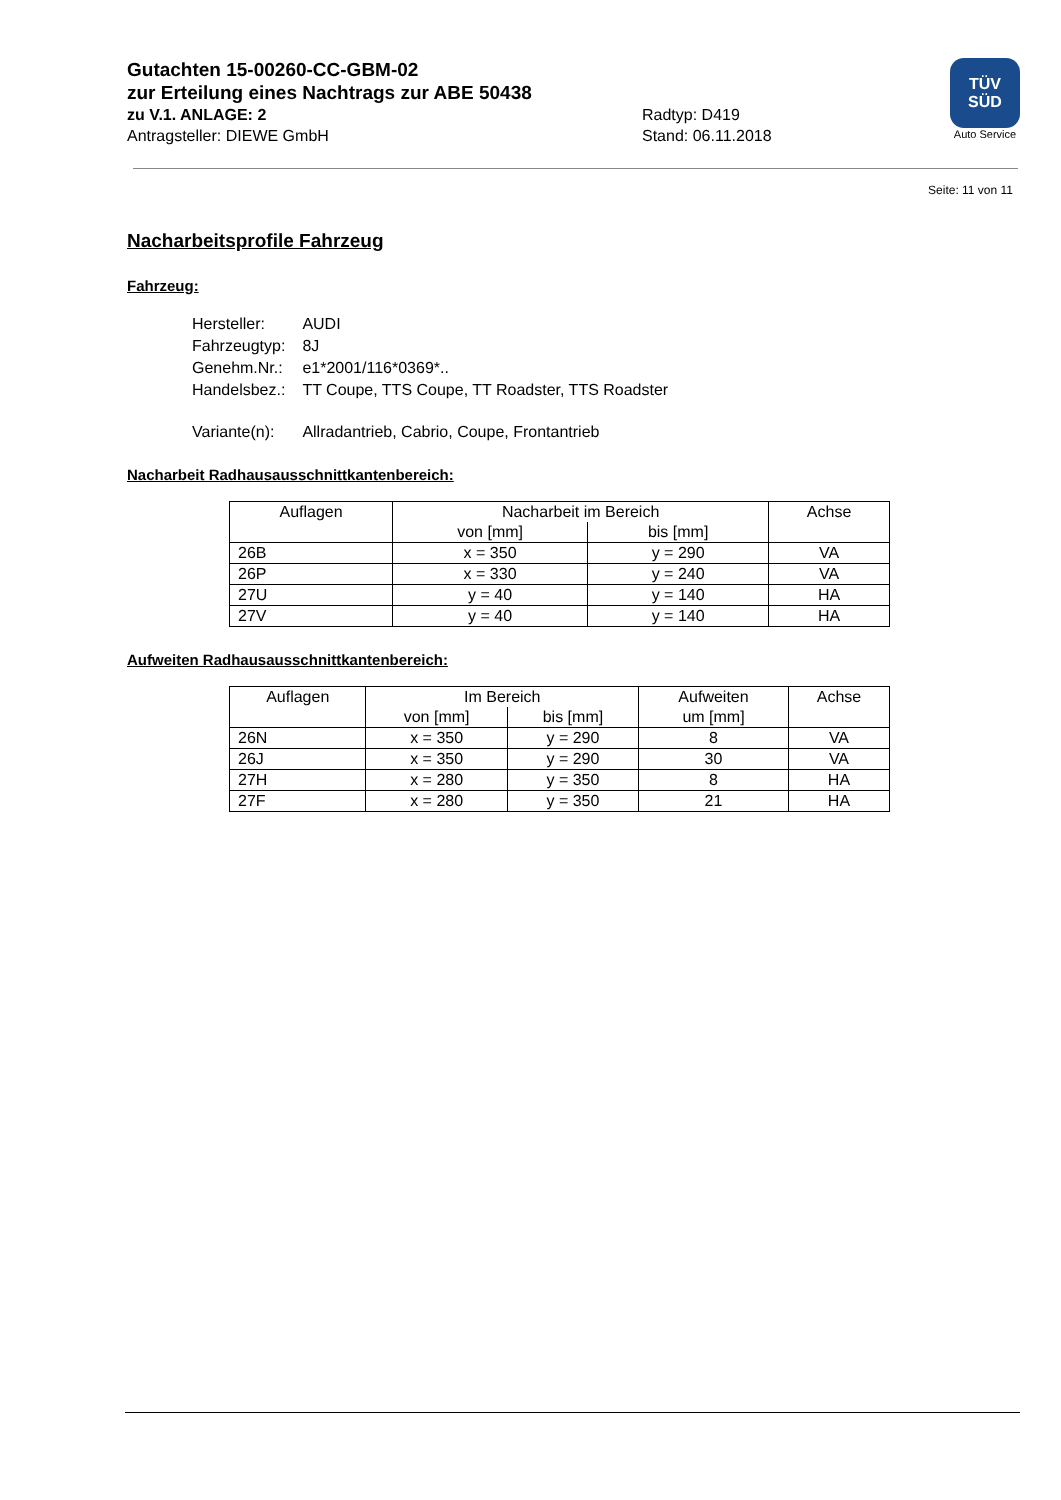Gutachten 15-00260-CC-GBM-02
zur Erteilung eines Nachtrags zur ABE 50438
zu V.1. ANLAGE: 2 Radtyp: D419
Antragsteller: DIEWE GmbH Stand: 06.11.2018
TÜV
SÜD
Auto Service
Seite: 11 von 11
Nacharbeitsprofile Fahrzeug
Fahrzeug:
| Hersteller: | AUDI |
| Fahrzeugtyp: | 8J |
| Genehm.Nr.: | e1*2001/116*0369*.. |
| Handelsbez.: | TT Coupe, TTS Coupe, TT Roadster, TTS Roadster |
| Variante(n): | Allradantrieb, Cabrio, Coupe, Frontantrieb |
Nacharbeit Radhausausschnittkantenbereich:
| Auflagen | Nacharbeit im Bereich | | Achse |
| --- | --- | --- | --- |
| | von [mm] | bis [mm] | |
| 26B | x = 350 | y = 290 | VA |
| 26P | x = 330 | y = 240 | VA |
| 27U | y = 40 | y = 140 | HA |
| 27V | y = 40 | y = 140 | HA |
Aufweiten Radhausausschnittkantenbereich:
| Auflagen | Im Bereich | | Aufweiten um [mm] | Achse |
| --- | --- | --- | --- | --- |
| | von [mm] | bis [mm] | | |
| 26N | x = 350 | y = 290 | 8 | VA |
| 26J | x = 350 | y = 290 | 30 | VA |
| 27H | x = 280 | y = 350 | 8 | HA |
| 27F | x = 280 | y = 350 | 21 | HA |